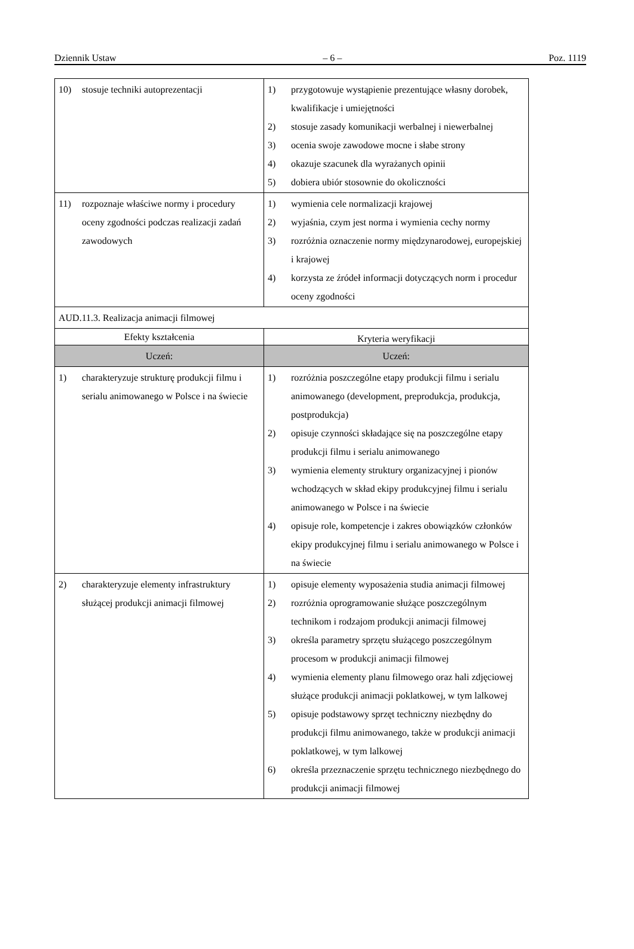Dziennik Ustaw – 6 – Poz. 1119
| 10) stosuje techniki autoprezentacji | 1) przygotowuje wystąpienie prezentujące własny dorobek, kwalifikacje i umiejętności 2) stosuje zasady komunikacji werbalnej i niewerbalnej 3) ocenia swoje zawodowe mocne i słabe strony 4) okazuje szacunek dla wyrażanych opinii 5) dobiera ubiór stosownie do okoliczności |
| 11) rozpoznaje właściwe normy i procedury oceny zgodności podczas realizacji zadań zawodowych | 1) wymienia cele normalizacji krajowej 2) wyjaśnia, czym jest norma i wymienia cechy normy 3) rozróżnia oznaczenie normy międzynarodowej, europejskiej i krajowej 4) korzysta ze źródeł informacji dotyczących norm i procedur oceny zgodności |
| AUD.11.3. Realizacja animacji filmowej | |
| Efekty kształcenia | Kryteria weryfikacji |
| Uczeń: | Uczeń: |
| 1) charakteryzuje strukturę produkcji filmu i serialu animowanego w Polsce i na świecie | 1) rozróżnia poszczególne etapy produkcji filmu i serialu animowanego (development, preprodukcja, produkcja, postprodukcja) 2) opisuje czynności składające się na poszczególne etapy produkcji filmu i serialu animowanego 3) wymienia elementy struktury organizacyjnej i pionów wchodzących w skład ekipy produkcyjnej filmu i serialu animowanego w Polsce i na świecie 4) opisuje role, kompetencje i zakres obowiązków członków ekipy produkcyjnej filmu i serialu animowanego w Polsce i na świecie |
| 2) charakteryzuje elementy infrastruktury służącej produkcji animacji filmowej | 1) opisuje elementy wyposażenia studia animacji filmowej 2) rozróżnia oprogramowanie służące poszczególnym technikom i rodzajom produkcji animacji filmowej 3) określa parametry sprzętu służącego poszczególnym procesom w produkcji animacji filmowej 4) wymienia elementy planu filmowego oraz hali zdjęciowej służące produkcji animacji poklatkowej, w tym lalkowej 5) opisuje podstawowy sprzęt techniczny niezbędny do produkcji filmu animowanego, także w produkcji animacji poklatkowej, w tym lalkowej 6) określa przeznaczenie sprzętu technicznego niezbędnego do produkcji animacji filmowej |